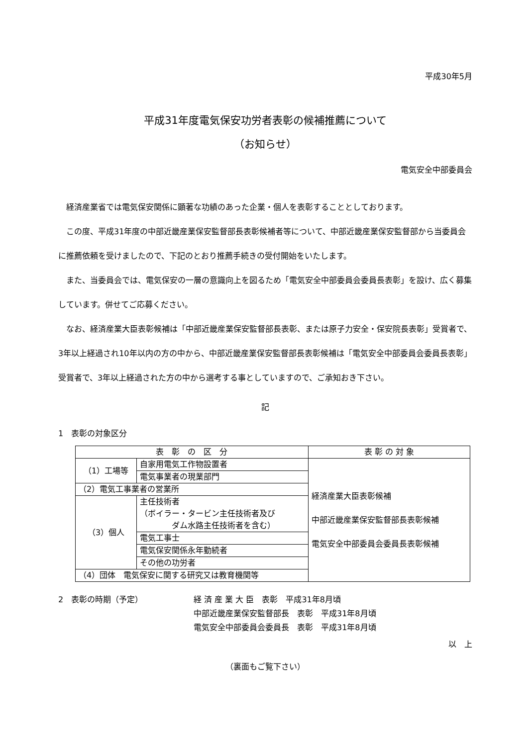平成30年5月
平成31年度電気保安功労者表彰の候補推薦について
（お知らせ）
電気安全中部委員会
経済産業省では電気保安関係に顕著な功績のあった企業・個人を表彰することとしております。
この度、平成31年度の中部近畿産業保安監督部長表彰候補者等について、中部近畿産業保安監督部から当委員会に推薦依頼を受けましたので、下記のとおり推薦手続きの受付開始をいたします。
また、当委員会では、電気保安の一層の意識向上を図るため「電気安全中部委員会委員長表彰」を設け、広く募集しています。併せてご応募ください。
なお、経済産業大臣表彰候補は「中部近畿産業保安監督部長表彰、または原子力安全・保安院長表彰」受賞者で、3年以上経過され10年以内の方の中から、中部近畿産業保安監督部長表彰候補は「電気安全中部委員会委員長表彰」受賞者で、3年以上経過された方の中から選考する事としていますので、ご承知おき下さい。
記
1　表彰の対象区分
| 表 彰 の 区 分 | | 表 彰 の 対 象 |
| --- | --- | --- |
| （1）工場等 | 自家用電気工作物設置者 | 経済産業大臣表彰候補 中部近畿産業保安監督部長表彰候補 電気安全中部委員会委員長表彰候補 |
| | 電気事業者の現業部門 | |
| （2）電気工事業者の営業所 | | |
| （3）個人 | 主任技術者 （ボイラー・タービン主任技術者及び ダム水路主任技術者を含む） | |
| | 電気工事士 | |
| | 電気保安関係永年勤続者 | |
| | その他の功労者 | |
| （4）団体 電気保安に関する研究又は教育機関等 | | |
2　表彰の時期（予定） 経 済 産 業 大 臣　表彰　平成31年8月頃
中部近畿産業保安監督部長　表彰　平成31年8月頃
電気安全中部委員会委員長　表彰　平成31年8月頃
以　上
（裏面もご覧下さい）